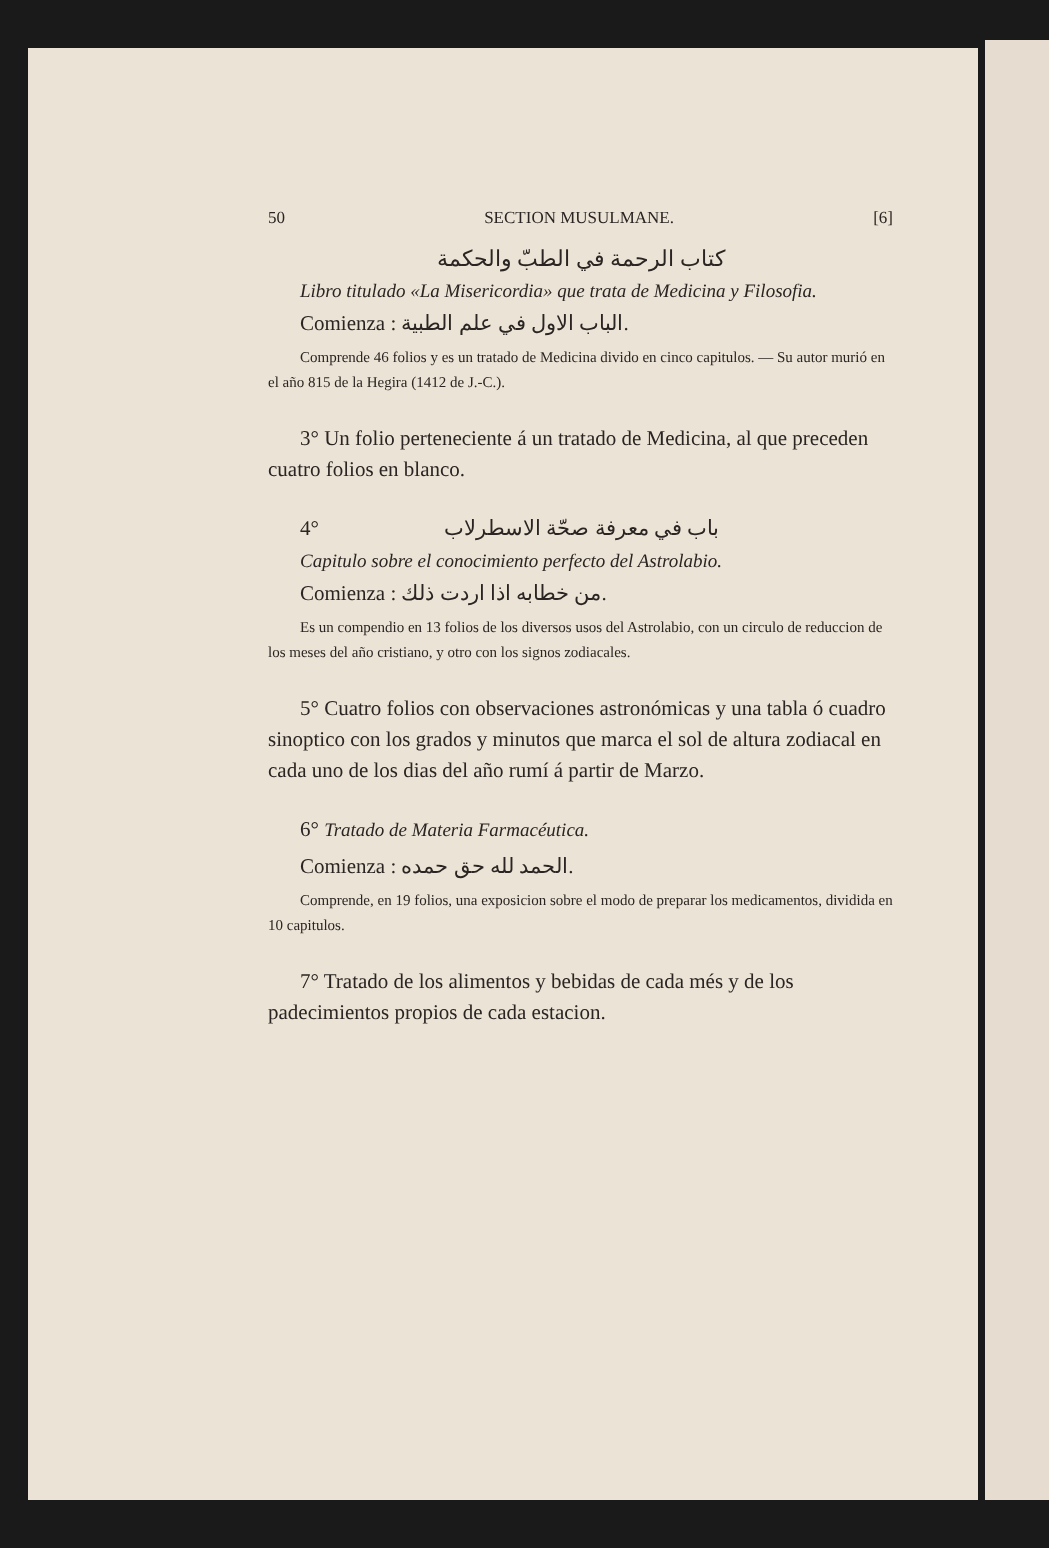50 SECTION MUSULMANE. [6]
كتاب الرحمة في الطبّ والحكمة
Libro titulado «La Misericordia» que trata de Medicina y Filosofia.
Comienza : الباب الاول في علم الطبية.
Comprende 46 folios y es un tratado de Medicina divido en cinco capitulos. — Su autor murió en el año 815 de la Hegira (1412 de J.-C.).
3° Un folio perteneciente á un tratado de Medicina, al que preceden cuatro folios en blanco.
4° باب في معرفة صحّة الاسطرلاب
Capitulo sobre el conocimiento perfecto del Astrolabio.
Comienza : من خطابه اذا اردت ذلك.
Es un compendio en 13 folios de los diversos usos del Astrolabio, con un circulo de reduccion de los meses del año cristiano, y otro con los signos zodiacales.
5° Cuatro folios con observaciones astronómicas y una tabla ó cuadro sinoptico con los grados y minutos que marca el sol de altura zodiacal en cada uno de los dias del año rumí á partir de Marzo.
6° Tratado de Materia Farmacéutica.
Comienza : الحمد لله حق حمده.
Comprende, en 19 folios, una exposicion sobre el modo de preparar los medicamentos, dividida en 10 capitulos.
7° Tratado de los alimentos y bebidas de cada més y de los padecimientos propios de cada estacion.